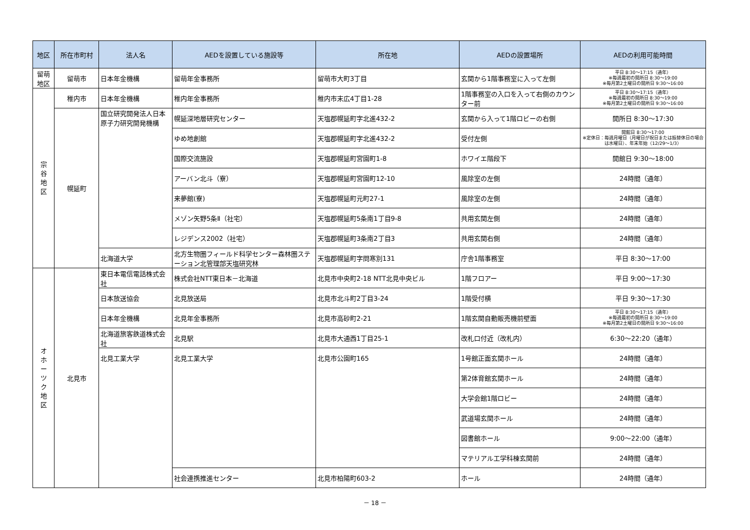| 地区 | 所在市町村 | 法人名 | AEDを設置している施設等 | 所在地 | AEDの設置場所 | AEDの利用可能時間 |
| --- | --- | --- | --- | --- | --- | --- |
| 留萌 地区 | 留萌市 | 日本年金機構 | 留萌年金事務所 | 留萌市大町3丁目 | 玄関から1階事務室に入って左側 | 平日 8:30～17:15（通年） ※毎週最初の開所日 8:30～19:00 ※毎月第2土曜日の開所日 9:30～16:00 |
| 宗 谷 地 区 | 稚内市 | 日本年金機構 | 稚内年金事務所 | 稚内市末広4丁目1-28 | 1階事務室の入口を入って右側のカウンター前 | 平日 8:30～17:15（通年） ※毎週最初の開所日 8:30～19:00 ※毎月第2土曜日の開所日 9:30～16:00 |
| | 幌延町 | 国立研究開発法人日本原子力研究開発機構 | 幌延深地層研究センター | 天塩郡幌延町字北進432-2 | 玄関から入って1階ロビーの右側 | 開所日 8:30～17:30 |
| | | | ゆめ地創館 | 天塩郡幌延町字北進432-2 | 受付左側 | 開館日 8:30～17:00 ※定休日：毎週月曜日（月曜日が祝日または振替休日の場合は水曜日）、年末年始（12/29～1/3） |
| | | | 国際交流施設 | 天塩郡幌延町宮園町1-8 | ホワイエ階段下 | 開館日 9:30～18:00 |
| | | | アーバン北斗（寮） | 天塩郡幌延町宮園町12-10 | 風除室の左側 | 24時間（通年） |
| | | | 来夢館(寮) | 天塩郡幌延町元町27-1 | 風除室の左側 | 24時間（通年） |
| | | | メゾン矢野5条Ⅱ（社宅） | 天塩郡幌延町5条南1丁目9-8 | 共用玄関左側 | 24時間（通年） |
| | | | レジデンス2002（社宅） | 天塩郡幌延町3条南2丁目3 | 共用玄関右側 | 24時間（通年） |
| | | 北海道大学 | 北方生物圏フィールド科学センター森林圏ステーション北管理部天塩研究林 | 天塩郡幌延町字問寒別131 | 庁舎1階事務室 | 平日 8:30～17:00 |
| オ ホ ー ツ ク 地 区 | 北見市 | 東日本電信電話株式会社 | 株式会社NTT東日本－北海道 | 北見市中央町2-18 NTT北見中央ビル | 1階フロアー | 平日 9:00～17:30 |
| | | 日本放送協会 | 北見放送局 | 北見市北斗町2丁目3-24 | 1階受付横 | 平日 9:30～17:30 |
| | | 日本年金機構 | 北見年金事務所 | 北見市高砂町2-21 | 1階玄関自動販売機前壁面 | 平日 8:30～17:15（通年） ※毎週最初の開所日 8:30～19:00 ※毎月第2土曜日の開所日 9:30～16:00 |
| | | 北海道旅客鉄道株式会社 | 北見駅 | 北見市大通西1丁目25-1 | 改札口付近（改札内） | 6:30～22:20（通年） |
| | | 北見工業大学 | 北見工業大学 | 北見市公園町165 | 1号館正面玄関ホール | 24時間（通年） |
| | | | | | 第2体育館玄関ホール | 24時間（通年） |
| | | | | | 大学会館1階ロビー | 24時間（通年） |
| | | | | | 武道場玄関ホール | 24時間（通年） |
| | | | | | 図書館ホール | 9:00～22:00（通年） |
| | | | | | マテリアル工学科棟玄関前 | 24時間（通年） |
| | | | 社会連携推進センター | 北見市柏陽町603-2 | ホール | 24時間（通年） |
－ 18 －